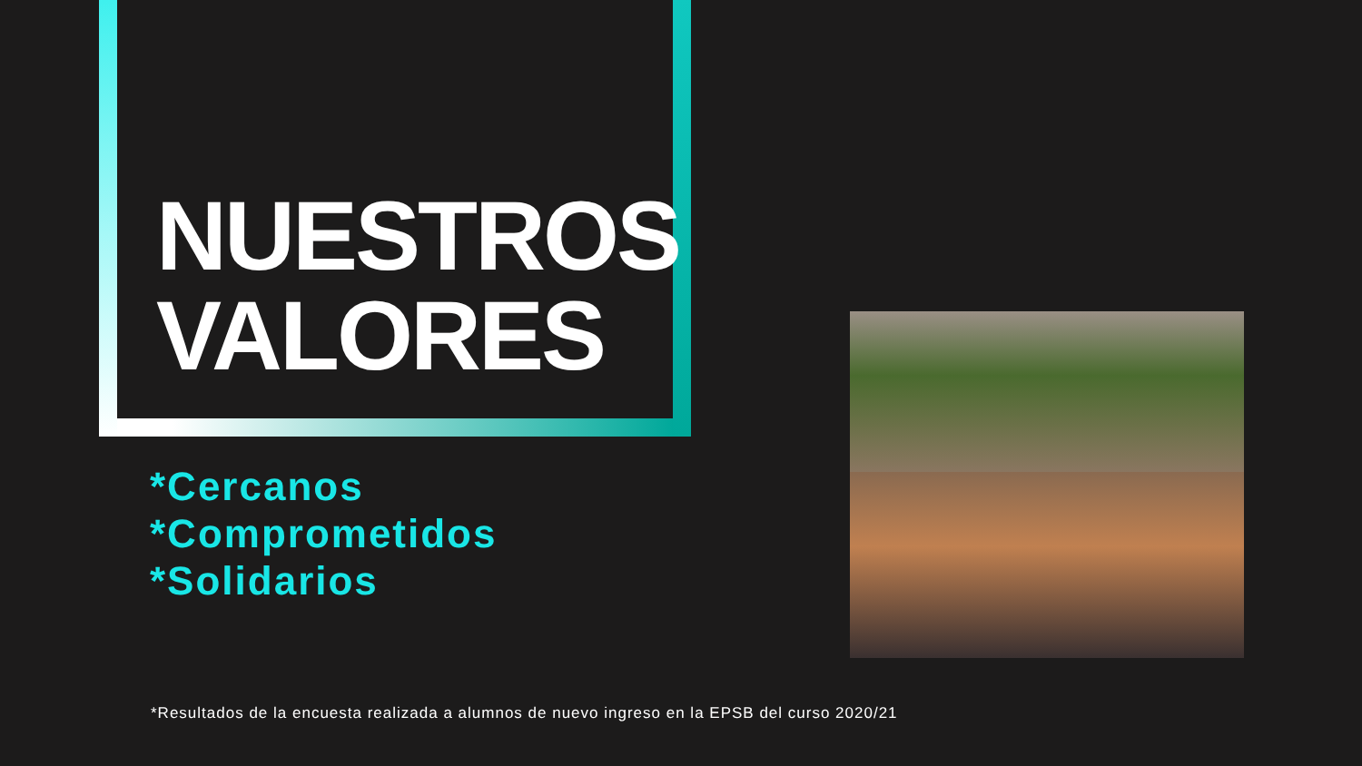NUESTROS
VALORES
*Cercanos
*Comprometidos
*Solidarios
*Resultados de la encuesta realizada a alumnos de nuevo ingreso en la EPSB del curso 2020/21